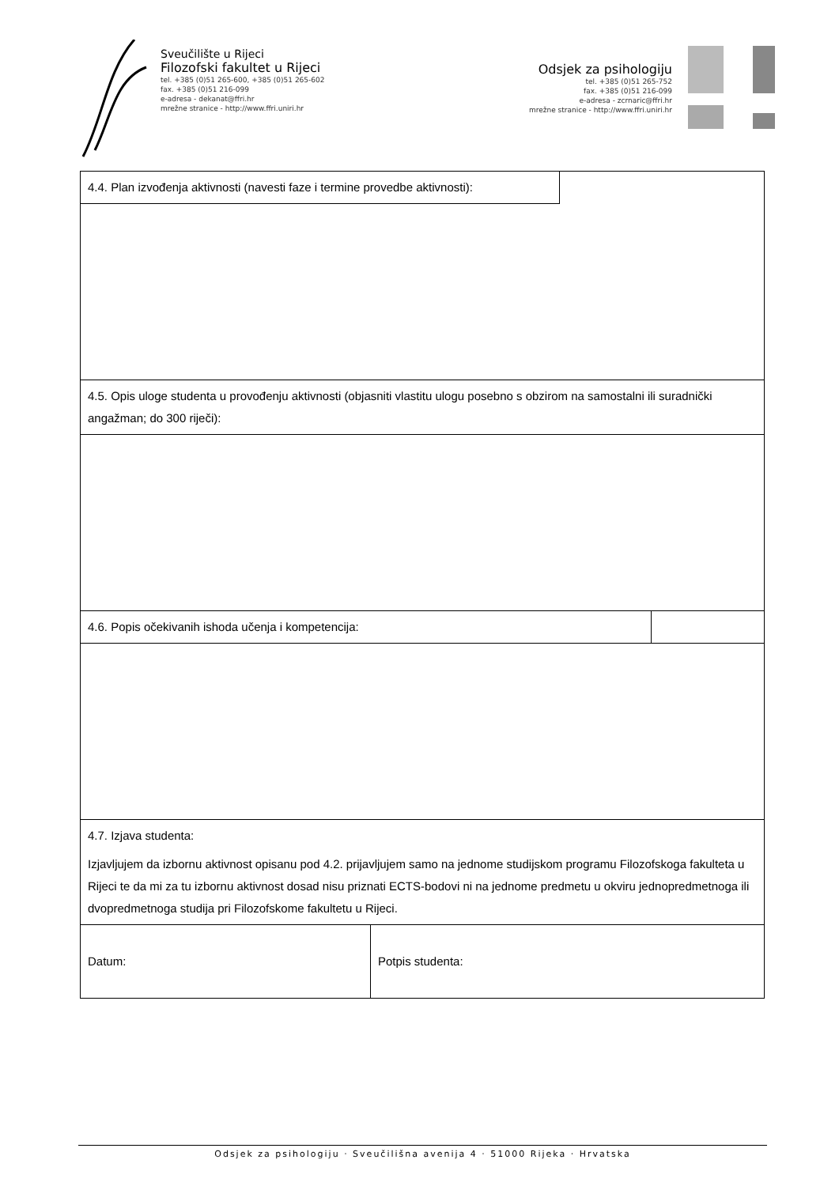Sveučilište u Rijeci
Filozofski fakultet u Rijeci
tel. +385 (0)51 265-600, +385 (0)51 265-602
fax. +385 (0)51 216-099
e-adresa - dekanat@ffri.hr
mrežne stranice - http://www.ffri.uniri.hr
Odsjek za psihologiju
tel. +385 (0)51 265-752
fax. +385 (0)51 216-099
e-adresa - zcrnaric@ffri.hr
mrežne stranice - http://www.ffri.uniri.hr
| 4.4. Plan izvođenja aktivnosti (navesti faze i termine provedbe aktivnosti): | | |
| 4.5. Opis uloge studenta u provođenju aktivnosti (objasniti vlastitu ulogu posebno s obzirom na samostalni ili suradnički angažman; do 300 riječi): | | |
| 4.6. Popis očekivanih ishoda učenja i kompetencija: | | |
| 4.7. Izjava studenta: Izjavljujem da izbornu aktivnost opisanu pod 4.2. prijavljujem samo na jednome studijskom programu Filozofskoga fakulteta u Rijeci te da mi za tu izbornu aktivnost dosad nisu priznati ECTS-bodovi ni na jednome predmetu u okviru jednopredmetnoga ili dvopredmetnoga studija pri Filozofskome fakultetu u Rijeci. | | |
| Datum: | Potpis studenta: | |
Odsjek za psihologiju · Sveučilišna avenija 4 · 51000 Rijeka · Hrvatska